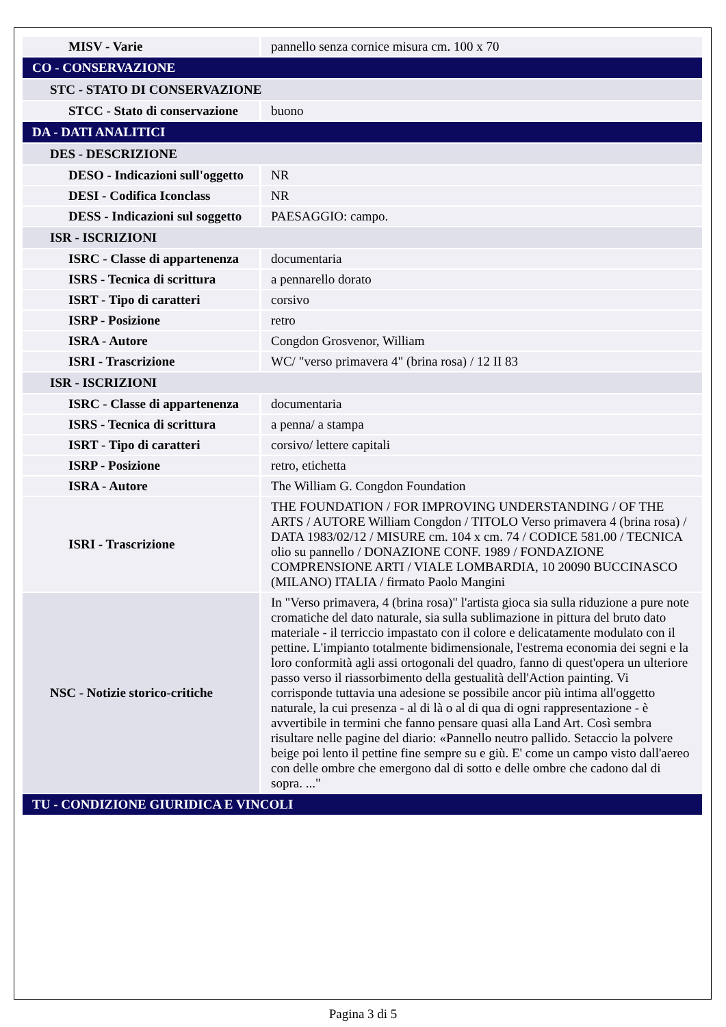| MISV - Varie | pannello senza cornice misura cm. 100 x 70 |
| CO - CONSERVAZIONE | |
| STC - STATO DI CONSERVAZIONE | |
| STCC - Stato di conservazione | buono |
| DA - DATI ANALITICI | |
| DES - DESCRIZIONE | |
| DESO - Indicazioni sull'oggetto | NR |
| DESI - Codifica Iconclass | NR |
| DESS - Indicazioni sul soggetto | PAESAGGIO: campo. |
| ISR - ISCRIZIONI | |
| ISRC - Classe di appartenenza | documentaria |
| ISRS - Tecnica di scrittura | a pennarello dorato |
| ISRT - Tipo di caratteri | corsivo |
| ISRP - Posizione | retro |
| ISRA - Autore | Congdon Grosvenor, William |
| ISRI - Trascrizione | WC/ "verso primavera 4" (brina rosa) / 12 II 83 |
| ISR - ISCRIZIONI | |
| ISRC - Classe di appartenenza | documentaria |
| ISRS - Tecnica di scrittura | a penna/ a stampa |
| ISRT - Tipo di caratteri | corsivo/ lettere capitali |
| ISRP - Posizione | retro, etichetta |
| ISRA - Autore | The William G. Congdon Foundation |
| ISRI - Trascrizione | THE FOUNDATION / FOR IMPROVING UNDERSTANDING / OF THE ARTS / AUTORE William Congdon / TITOLO Verso primavera 4 (brina rosa) / DATA 1983/02/12 / MISURE cm. 104 x cm. 74 / CODICE 581.00 / TECNICA olio su pannello / DONAZIONE CONF. 1989 / FONDAZIONE COMPRENSIONE ARTI / VIALE LOMBARDIA, 10 20090 BUCCINASCO (MILANO) ITALIA / firmato Paolo Mangini |
| NSC - Notizie storico-critiche | In "Verso primavera, 4 (brina rosa)" l'artista gioca sia sulla riduzione a pure note cromatiche del dato naturale, sia sulla sublimazione in pittura del bruto dato materiale - il terriccio impastato con il colore e delicatamente modulato con il pettine. L'impianto totalmente bidimensionale, l'estrema economia dei segni e la loro conformità agli assi ortogonali del quadro, fanno di quest'opera un ulteriore passo verso il riassorbimento della gestualità dell'Action painting. Vi corrisponde tuttavia una adesione se possibile ancor più intima all'oggetto naturale, la cui presenza - al di là o al di qua di ogni rappresentazione - è avvertibile in termini che fanno pensare quasi alla Land Art. Così sembra risultare nelle pagine del diario: «Pannello neutro pallido. Setaccio la polvere beige poi lento il pettine fine sempre su e giù. E' come un campo visto dall'aereo con delle ombre che emergono dal di sotto e delle ombre che cadono dal di sopra. ..." |
| TU - CONDIZIONE GIURIDICA E VINCOLI | |
Pagina 3 di 5